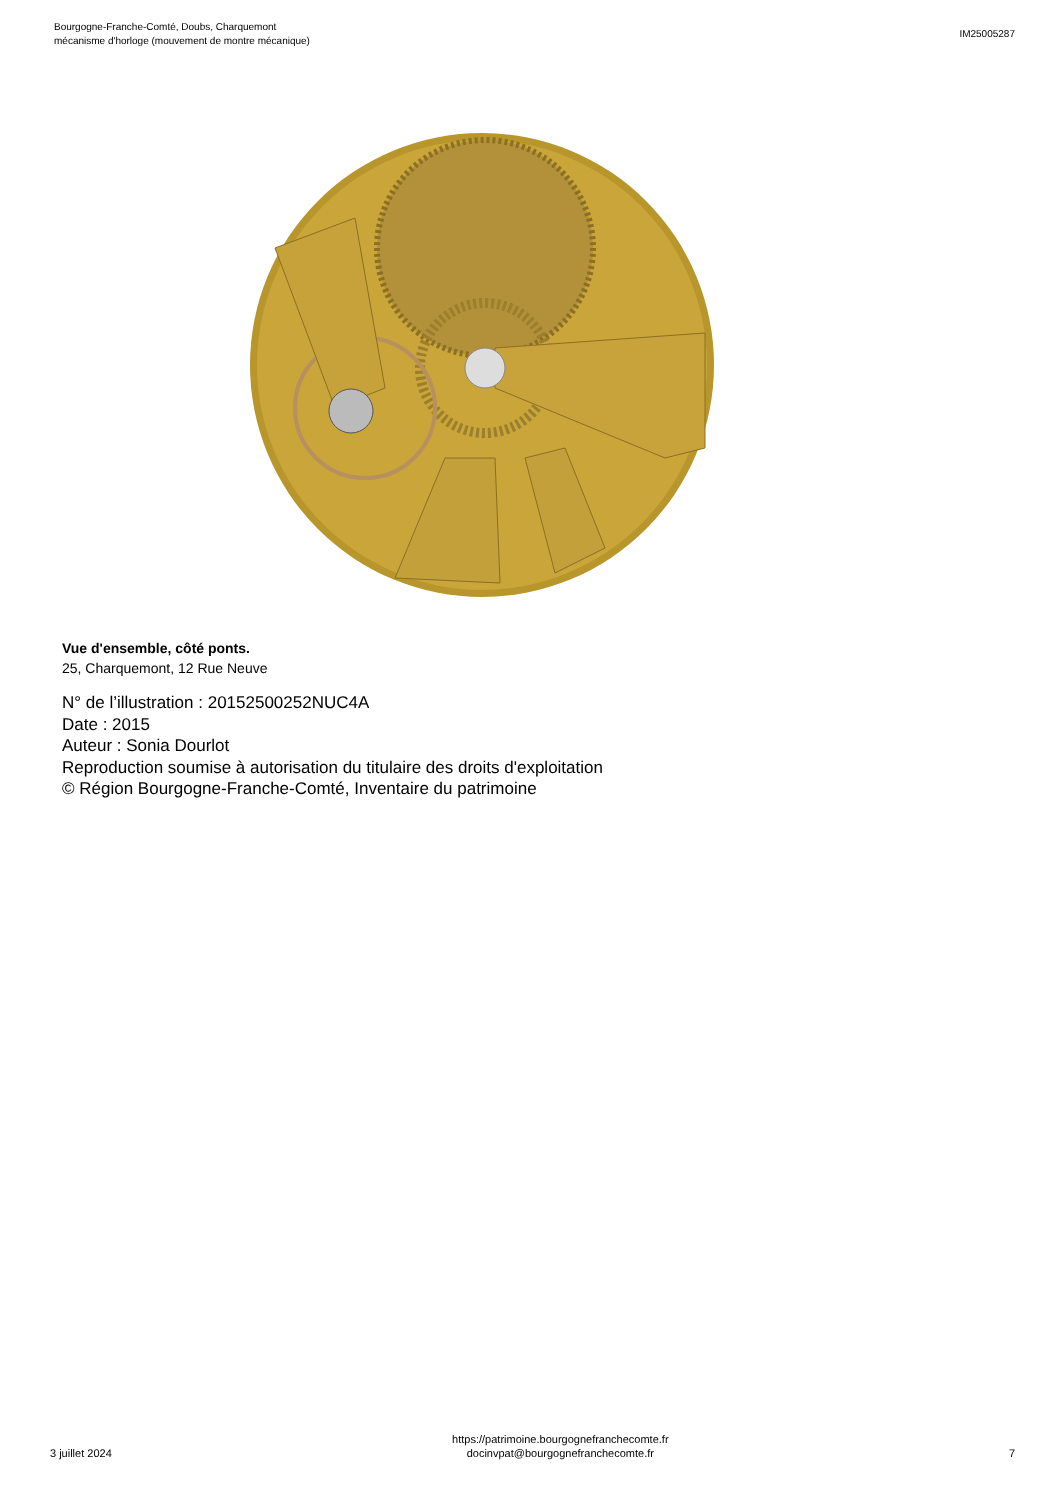Bourgogne-Franche-Comté, Doubs, Charquemont
mécanisme d'horloge (mouvement de montre mécanique)
IM25005287
Vue d'ensemble, côté ponts.
25, Charquemont, 12 Rue Neuve
N° de l’illustration : 20152500252NUC4A
Date : 2015
Auteur : Sonia Dourlot
Reproduction soumise à autorisation du titulaire des droits d'exploitation
© Région Bourgogne-Franche-Comté, Inventaire du patrimoine
3 juillet 2024
https://patrimoine.bourgognefranchecomte.fr
docinvpat@bourgognefranchecomte.fr
7